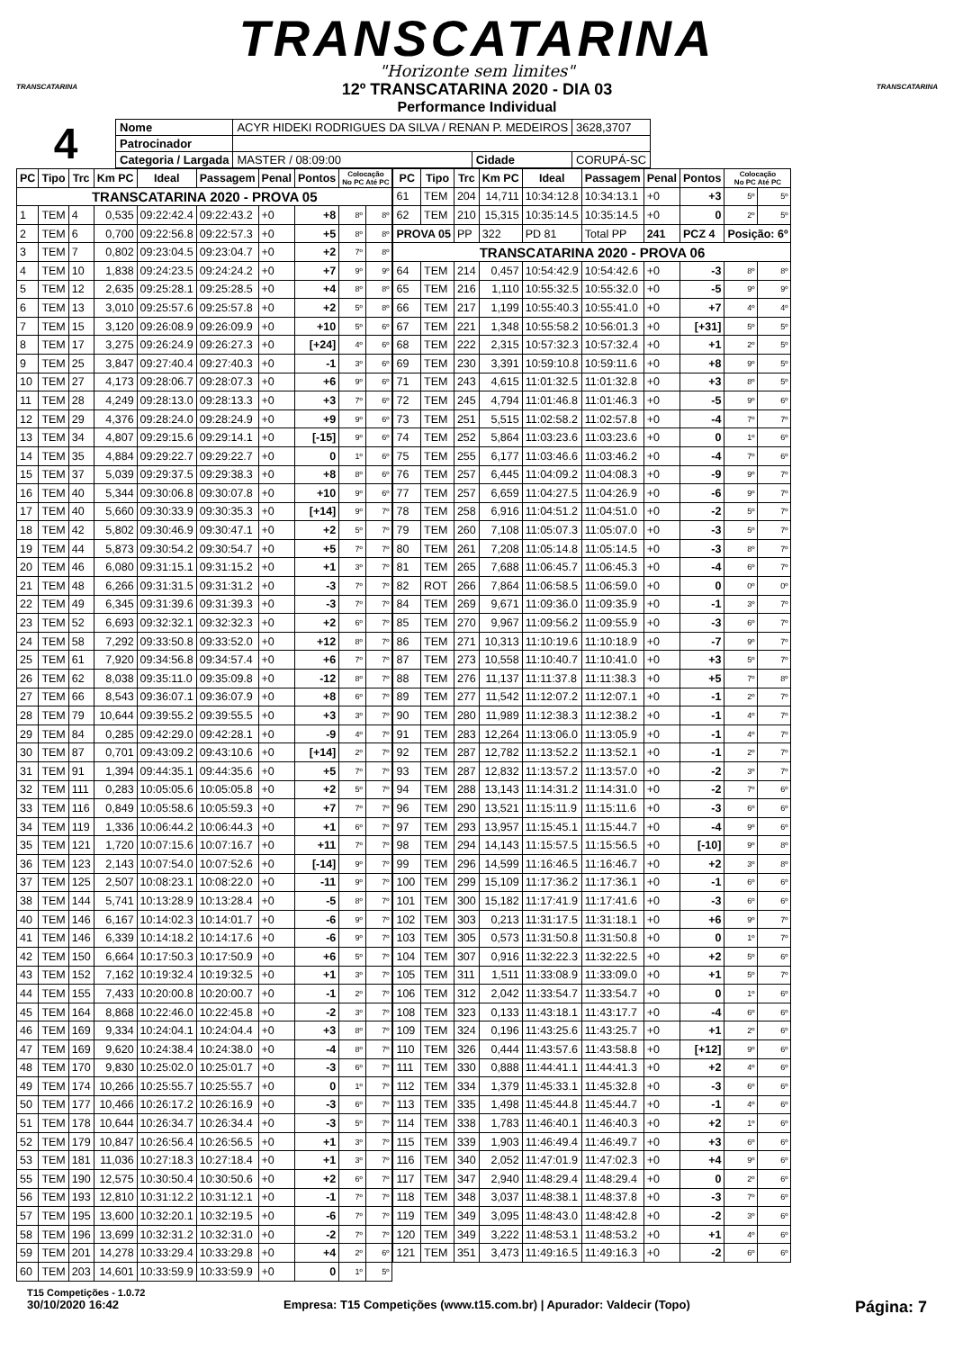TRANSCATARINA
"Horizonte sem limites"
12º TRANSCATARINA 2020 - DIA 03
Performance Individual
TRANSCATARINA TRANSCATARINA
4
| Nome | ACYR HIDEKI RODRIGUES DA SILVA / RENAN P. MEDEIROS | | | 3628,3707 |
| Patrocinador | | | | |
| Categoria / Largada | MASTER / 08:09:00 | Cidade | CORUPÁ-SC | |
| PC | Tipo | Trc | Km PC | Ideal | Passagem | Penal | Pontos | Colocação No PC Até PC | |
| --- | --- | --- | --- | --- | --- | --- | --- | --- | --- |
| TRANSCATARINA 2020 - PROVA 05 | | | | | | | | | |
| 1 | TEM | 4 | 0,535 | 09:22:42.4 | 09:22:43.2 | +0 | +8 | 8º | 8º |
| 2 | TEM | 6 | 0,700 | 09:22:56.8 | 09:22:57.3 | +0 | +5 | 8º | 8º |
| 3 | TEM | 7 | 0,802 | 09:23:04.5 | 09:23:04.7 | +0 | +2 | 7º | 8º |
| 4 | TEM | 10 | 1,838 | 09:24:23.5 | 09:24:24.2 | +0 | +7 | 9º | 9º |
| 5 | TEM | 12 | 2,635 | 09:25:28.1 | 09:25:28.5 | +0 | +4 | 8º | 8º |
| 6 | TEM | 13 | 3,010 | 09:25:57.6 | 09:25:57.8 | +0 | +2 | 5º | 8º |
| 7 | TEM | 15 | 3,120 | 09:26:08.9 | 09:26:09.9 | +0 | +10 | 5º | 6º |
| 8 | TEM | 17 | 3,275 | 09:26:24.9 | 09:26:27.3 | +0 | [+24] | 4º | 6º |
| 9 | TEM | 25 | 3,847 | 09:27:40.4 | 09:27:40.3 | +0 | -1 | 3º | 6º |
| 10 | TEM | 27 | 4,173 | 09:28:06.7 | 09:28:07.3 | +0 | +6 | 9º | 6º |
| 11 | TEM | 28 | 4,249 | 09:28:13.0 | 09:28:13.3 | +0 | +3 | 7º | 6º |
| 12 | TEM | 29 | 4,376 | 09:28:24.0 | 09:28:24.9 | +0 | +9 | 9º | 6º |
| 13 | TEM | 34 | 4,807 | 09:29:15.6 | 09:29:14.1 | +0 | [-15] | 9º | 6º |
| 14 | TEM | 35 | 4,884 | 09:29:22.7 | 09:29:22.7 | +0 | 0 | 1º | 6º |
| 15 | TEM | 37 | 5,039 | 09:29:37.5 | 09:29:38.3 | +0 | +8 | 8º | 6º |
| 16 | TEM | 40 | 5,344 | 09:30:06.8 | 09:30:07.8 | +0 | +10 | 9º | 6º |
| 17 | TEM | 40 | 5,660 | 09:30:33.9 | 09:30:35.3 | +0 | [+14] | 9º | 7º |
| 18 | TEM | 42 | 5,802 | 09:30:46.9 | 09:30:47.1 | +0 | +2 | 5º | 7º |
| 19 | TEM | 44 | 5,873 | 09:30:54.2 | 09:30:54.7 | +0 | +5 | 7º | 7º |
| 20 | TEM | 46 | 6,080 | 09:31:15.1 | 09:31:15.2 | +0 | +1 | 3º | 7º |
| 21 | TEM | 48 | 6,266 | 09:31:31.5 | 09:31:31.2 | +0 | -3 | 7º | 7º |
| 22 | TEM | 49 | 6,345 | 09:31:39.6 | 09:31:39.3 | +0 | -3 | 7º | 7º |
| 23 | TEM | 52 | 6,693 | 09:32:32.1 | 09:32:32.3 | +0 | +2 | 6º | 7º |
| 24 | TEM | 58 | 7,292 | 09:33:50.8 | 09:33:52.0 | +0 | +12 | 8º | 7º |
| 25 | TEM | 61 | 7,920 | 09:34:56.8 | 09:34:57.4 | +0 | +6 | 7º | 7º |
| 26 | TEM | 62 | 8,038 | 09:35:11.0 | 09:35:09.8 | +0 | -12 | 8º | 7º |
| 27 | TEM | 66 | 8,543 | 09:36:07.1 | 09:36:07.9 | +0 | +8 | 6º | 7º |
| 28 | TEM | 79 | 10,644 | 09:39:55.2 | 09:39:55.5 | +0 | +3 | 3º | 7º |
| 29 | TEM | 84 | 0,285 | 09:42:29.0 | 09:42:28.1 | +0 | -9 | 4º | 7º |
| 30 | TEM | 87 | 0,701 | 09:43:09.2 | 09:43:10.6 | +0 | [+14] | 2º | 7º |
| 31 | TEM | 91 | 1,394 | 09:44:35.1 | 09:44:35.6 | +0 | +5 | 7º | 7º |
| 32 | TEM | 111 | 0,283 | 10:05:05.6 | 10:05:05.8 | +0 | +2 | 5º | 7º |
| 33 | TEM | 116 | 0,849 | 10:05:58.6 | 10:05:59.3 | +0 | +7 | 7º | 7º |
| 34 | TEM | 119 | 1,336 | 10:06:44.2 | 10:06:44.3 | +0 | +1 | 6º | 7º |
| 35 | TEM | 121 | 1,720 | 10:07:15.6 | 10:07:16.7 | +0 | +11 | 7º | 7º |
| 36 | TEM | 123 | 2,143 | 10:07:54.0 | 10:07:52.6 | +0 | [-14] | 9º | 7º |
| 37 | TEM | 125 | 2,507 | 10:08:23.1 | 10:08:22.0 | +0 | -11 | 9º | 7º |
| 38 | TEM | 144 | 5,741 | 10:13:28.9 | 10:13:28.4 | +0 | -5 | 8º | 7º |
| 40 | TEM | 146 | 6,167 | 10:14:02.3 | 10:14:01.7 | +0 | -6 | 9º | 7º |
| 41 | TEM | 146 | 6,339 | 10:14:18.2 | 10:14:17.6 | +0 | -6 | 9º | 7º |
| 42 | TEM | 150 | 6,664 | 10:17:50.3 | 10:17:50.9 | +0 | +6 | 5º | 7º |
| 43 | TEM | 152 | 7,162 | 10:19:32.4 | 10:19:32.5 | +0 | +1 | 3º | 7º |
| 44 | TEM | 155 | 7,433 | 10:20:00.8 | 10:20:00.7 | +0 | -1 | 2º | 7º |
| 45 | TEM | 164 | 8,868 | 10:22:46.0 | 10:22:45.8 | +0 | -2 | 3º | 7º |
| 46 | TEM | 169 | 9,334 | 10:24:04.1 | 10:24:04.4 | +0 | +3 | 8º | 7º |
| 47 | TEM | 169 | 9,620 | 10:24:38.4 | 10:24:38.0 | +0 | -4 | 8º | 7º |
| 48 | TEM | 170 | 9,830 | 10:25:02.0 | 10:25:01.7 | +0 | -3 | 6º | 7º |
| 49 | TEM | 174 | 10,266 | 10:25:55.7 | 10:25:55.7 | +0 | 0 | 1º | 7º |
| 50 | TEM | 177 | 10,466 | 10:26:17.2 | 10:26:16.9 | +0 | -3 | 6º | 7º |
| 51 | TEM | 178 | 10,644 | 10:26:34.7 | 10:26:34.4 | +0 | -3 | 5º | 7º |
| 52 | TEM | 179 | 10,847 | 10:26:56.4 | 10:26:56.5 | +0 | +1 | 3º | 7º |
| 53 | TEM | 181 | 11,036 | 10:27:18.3 | 10:27:18.4 | +0 | +1 | 3º | 7º |
| 55 | TEM | 190 | 12,575 | 10:30:50.4 | 10:30:50.6 | +0 | +2 | 6º | 7º |
| 56 | TEM | 193 | 12,810 | 10:31:12.2 | 10:31:12.1 | +0 | -1 | 7º | 7º |
| 57 | TEM | 195 | 13,600 | 10:32:20.1 | 10:32:19.5 | +0 | -6 | 7º | 7º |
| 58 | TEM | 196 | 13,699 | 10:32:31.2 | 10:32:31.0 | +0 | -2 | 7º | 7º |
| 59 | TEM | 201 | 14,278 | 10:33:29.4 | 10:33:29.8 | +0 | +4 | 2º | 6º |
| 60 | TEM | 203 | 14,601 | 10:33:59.9 | 10:33:59.9 | +0 | 0 | 1º | 5º |
| PC | Tipo | Trc | Km PC | Ideal | Passagem | Penal | Pontos | Colocação No PC Até PC | |
| --- | --- | --- | --- | --- | --- | --- | --- | --- | --- |
| 61 | TEM | 204 | 14,711 | 10:34:12.8 | 10:34:13.1 | +0 | +3 | 5º | 5º |
| 62 | TEM | 210 | 15,315 | 10:35:14.5 | 10:35:14.5 | +0 | 0 | 2º | 5º |
| PROVA 05 | | PP | 322 | PD 81 | Total PP | 241 | PCZ 4 | Posição: 6º | |
| TRANSCATARINA 2020 - PROVA 06 | | | | | | | | | |
| 64 | TEM | 214 | 0,457 | 10:54:42.9 | 10:54:42.6 | +0 | -3 | 8º | 8º |
| 65 | TEM | 216 | 1,110 | 10:55:32.5 | 10:55:32.0 | +0 | -5 | 9º | 9º |
| 66 | TEM | 217 | 1,199 | 10:55:40.3 | 10:55:41.0 | +0 | +7 | 4º | 4º |
| 67 | TEM | 221 | 1,348 | 10:55:58.2 | 10:56:01.3 | +0 | [+31] | 5º | 5º |
| 68 | TEM | 222 | 2,315 | 10:57:32.3 | 10:57:32.4 | +0 | +1 | 2º | 5º |
| 69 | TEM | 230 | 3,391 | 10:59:10.8 | 10:59:11.6 | +0 | +8 | 9º | 5º |
| 71 | TEM | 243 | 4,615 | 11:01:32.5 | 11:01:32.8 | +0 | +3 | 8º | 5º |
| 72 | TEM | 245 | 4,794 | 11:01:46.8 | 11:01:46.3 | +0 | -5 | 9º | 6º |
| 73 | TEM | 251 | 5,515 | 11:02:58.2 | 11:02:57.8 | +0 | -4 | 7º | 7º |
| 74 | TEM | 252 | 5,864 | 11:03:23.6 | 11:03:23.6 | +0 | 0 | 1º | 6º |
| 75 | TEM | 255 | 6,177 | 11:03:46.6 | 11:03:46.2 | +0 | -4 | 7º | 6º |
| 76 | TEM | 257 | 6,445 | 11:04:09.2 | 11:04:08.3 | +0 | -9 | 9º | 7º |
| 77 | TEM | 257 | 6,659 | 11:04:27.5 | 11:04:26.9 | +0 | -6 | 9º | 7º |
| 78 | TEM | 258 | 6,916 | 11:04:51.2 | 11:04:51.0 | +0 | -2 | 5º | 7º |
| 79 | TEM | 260 | 7,108 | 11:05:07.3 | 11:05:07.0 | +0 | -3 | 5º | 7º |
| 80 | TEM | 261 | 7,208 | 11:05:14.8 | 11:05:14.5 | +0 | -3 | 8º | 7º |
| 81 | TEM | 265 | 7,688 | 11:06:45.7 | 11:06:45.3 | +0 | -4 | 6º | 7º |
| 82 | ROT | 266 | 7,864 | 11:06:58.5 | 11:06:59.0 | +0 | 0 | 0º | 0º |
| 84 | TEM | 269 | 9,671 | 11:09:36.0 | 11:09:35.9 | +0 | -1 | 3º | 7º |
| 85 | TEM | 270 | 9,967 | 11:09:56.2 | 11:09:55.9 | +0 | -3 | 6º | 7º |
| 86 | TEM | 271 | 10,313 | 11:10:19.6 | 11:10:18.9 | +0 | -7 | 9º | 7º |
| 87 | TEM | 273 | 10,558 | 11:10:40.7 | 11:10:41.0 | +0 | +3 | 5º | 7º |
| 88 | TEM | 276 | 11,137 | 11:11:37.8 | 11:11:38.3 | +0 | +5 | 7º | 8º |
| 89 | TEM | 277 | 11,542 | 11:12:07.2 | 11:12:07.1 | +0 | -1 | 2º | 7º |
| 90 | TEM | 280 | 11,989 | 11:12:38.3 | 11:12:38.2 | +0 | -1 | 4º | 7º |
| 91 | TEM | 283 | 12,264 | 11:13:06.0 | 11:13:05.9 | +0 | -1 | 4º | 7º |
| 92 | TEM | 287 | 12,782 | 11:13:52.2 | 11:13:52.1 | +0 | -1 | 2º | 7º |
| 93 | TEM | 287 | 12,832 | 11:13:57.2 | 11:13:57.0 | +0 | -2 | 3º | 7º |
| 94 | TEM | 288 | 13,143 | 11:14:31.2 | 11:14:31.0 | +0 | -2 | 7º | 6º |
| 96 | TEM | 290 | 13,521 | 11:15:11.9 | 11:15:11.6 | +0 | -3 | 6º | 6º |
| 97 | TEM | 293 | 13,957 | 11:15:45.1 | 11:15:44.7 | +0 | -4 | 9º | 6º |
| 98 | TEM | 294 | 14,143 | 11:15:57.5 | 11:15:56.5 | +0 | [-10] | 9º | 8º |
| 99 | TEM | 296 | 14,599 | 11:16:46.5 | 11:16:46.7 | +0 | +2 | 3º | 8º |
| 100 | TEM | 299 | 15,109 | 11:17:36.2 | 11:17:36.1 | +0 | -1 | 6º | 6º |
| 101 | TEM | 300 | 15,182 | 11:17:41.9 | 11:17:41.6 | +0 | -3 | 6º | 6º |
| 102 | TEM | 303 | 0,213 | 11:31:17.5 | 11:31:18.1 | +0 | +6 | 9º | 7º |
| 103 | TEM | 305 | 0,573 | 11:31:50.8 | 11:31:50.8 | +0 | 0 | 1º | 7º |
| 104 | TEM | 307 | 0,916 | 11:32:22.3 | 11:32:22.5 | +0 | +2 | 5º | 6º |
| 105 | TEM | 311 | 1,511 | 11:33:08.9 | 11:33:09.0 | +0 | +1 | 5º | 7º |
| 106 | TEM | 312 | 2,042 | 11:33:54.7 | 11:33:54.7 | +0 | 0 | 1º | 6º |
| 108 | TEM | 323 | 0,133 | 11:43:18.1 | 11:43:17.7 | +0 | -4 | 6º | 6º |
| 109 | TEM | 324 | 0,196 | 11:43:25.6 | 11:43:25.7 | +0 | +1 | 2º | 6º |
| 110 | TEM | 326 | 0,444 | 11:43:57.6 | 11:43:58.8 | +0 | [+12] | 9º | 6º |
| 111 | TEM | 330 | 0,888 | 11:44:41.1 | 11:44:41.3 | +0 | +2 | 4º | 6º |
| 112 | TEM | 334 | 1,379 | 11:45:33.1 | 11:45:32.8 | +0 | -3 | 6º | 6º |
| 113 | TEM | 335 | 1,498 | 11:45:44.8 | 11:45:44.7 | +0 | -1 | 4º | 6º |
| 114 | TEM | 338 | 1,783 | 11:46:40.1 | 11:46:40.3 | +0 | +2 | 1º | 6º |
| 115 | TEM | 339 | 1,903 | 11:46:49.4 | 11:46:49.7 | +0 | +3 | 6º | 6º |
| 116 | TEM | 340 | 2,052 | 11:47:01.9 | 11:47:02.3 | +0 | +4 | 9º | 6º |
| 117 | TEM | 347 | 2,940 | 11:48:29.4 | 11:48:29.4 | +0 | 0 | 2º | 6º |
| 118 | TEM | 348 | 3,037 | 11:48:38.1 | 11:48:37.8 | +0 | -3 | 7º | 6º |
| 119 | TEM | 349 | 3,095 | 11:48:43.0 | 11:48:42.8 | +0 | -2 | 3º | 6º |
| 120 | TEM | 349 | 3,222 | 11:48:53.1 | 11:48:53.2 | +0 | +1 | 4º | 6º |
| 121 | TEM | 351 | 3,473 | 11:49:16.5 | 11:49:16.3 | +0 | -2 | 6º | 6º |
T15 Competições - 1.0.72
30/10/2020 16:42 Empresa: T15 Competições (www.t15.com.br) | Apurador: Valdecir (Topo) Página: 7